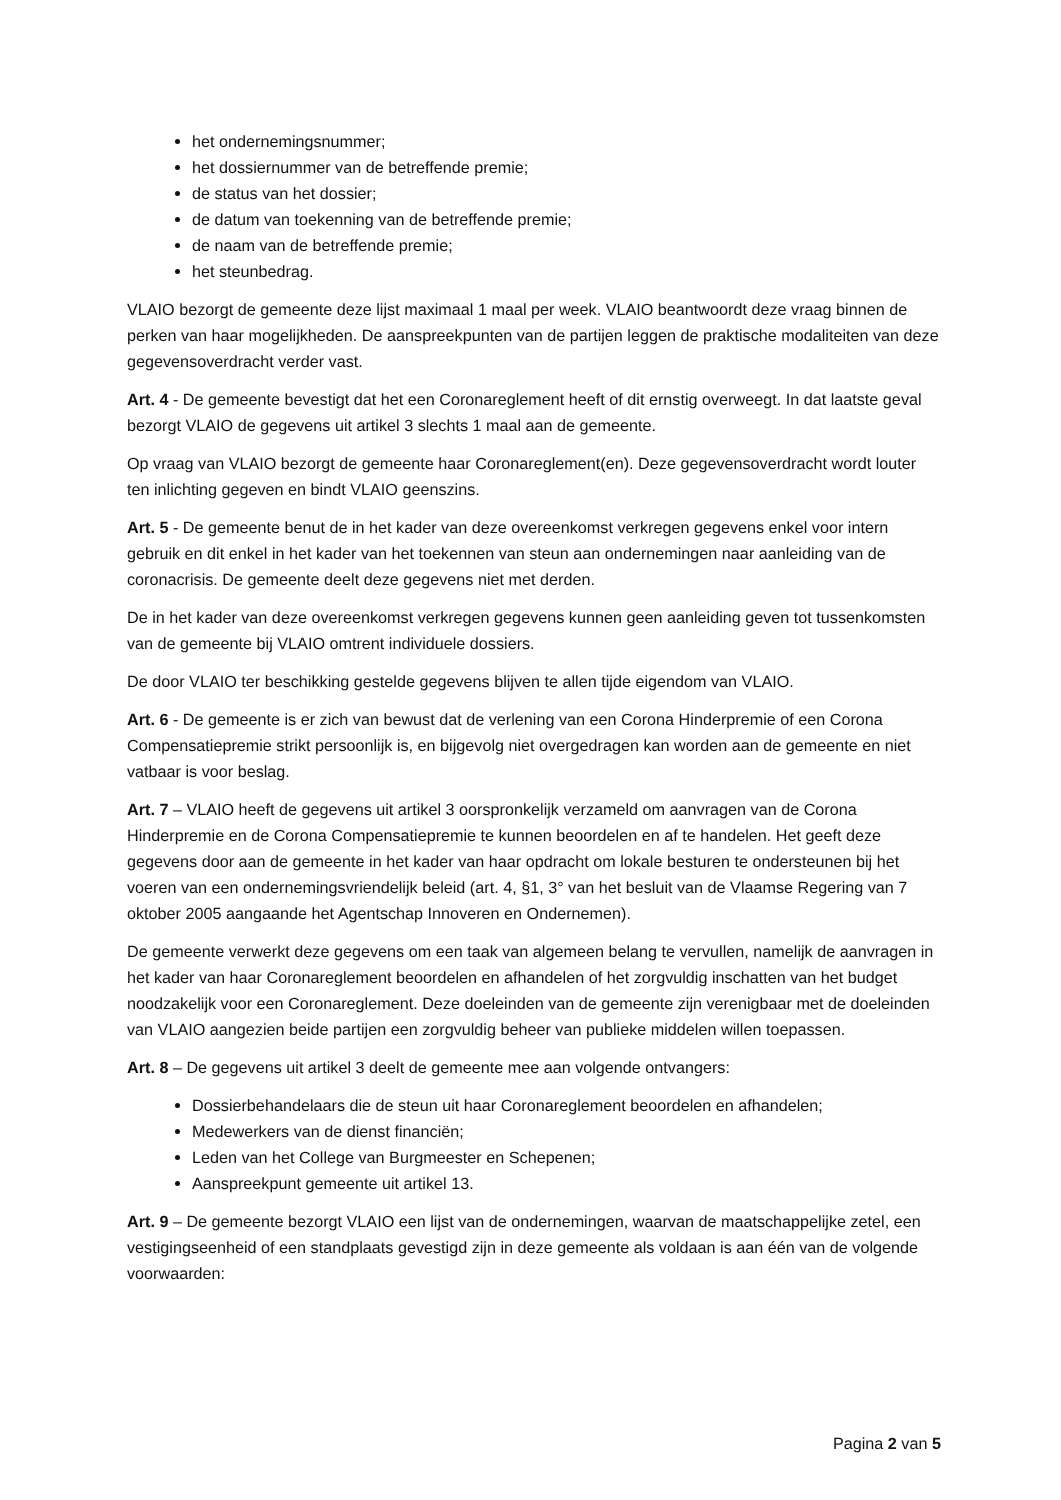het ondernemingsnummer;
het dossiernummer van de betreffende premie;
de status van het dossier;
de datum van toekenning van de betreffende premie;
de naam van de betreffende premie;
het steunbedrag.
VLAIO bezorgt de gemeente deze lijst maximaal 1 maal per week. VLAIO beantwoordt deze vraag binnen de perken van haar mogelijkheden. De aanspreekpunten van de partijen leggen de praktische modaliteiten van deze gegevensoverdracht verder vast.
Art. 4 - De gemeente bevestigt dat het een Coronareglement heeft of dit ernstig overweegt. In dat laatste geval bezorgt VLAIO de gegevens uit artikel 3 slechts 1 maal aan de gemeente.
Op vraag van VLAIO bezorgt de gemeente haar Coronareglement(en). Deze gegevensoverdracht wordt louter ten inlichting gegeven en bindt VLAIO geenszins.
Art. 5 - De gemeente benut de in het kader van deze overeenkomst verkregen gegevens enkel voor intern gebruik en dit enkel in het kader van het toekennen van steun aan ondernemingen naar aanleiding van de coronacrisis. De gemeente deelt deze gegevens niet met derden.
De in het kader van deze overeenkomst verkregen gegevens kunnen geen aanleiding geven tot tussenkomsten van de gemeente bij VLAIO omtrent individuele dossiers.
De door VLAIO ter beschikking gestelde gegevens blijven te allen tijde eigendom van VLAIO.
Art. 6 - De gemeente is er zich van bewust dat de verlening van een Corona Hinderpremie of een Corona Compensatiepremie strikt persoonlijk is, en bijgevolg niet overgedragen kan worden aan de gemeente en niet vatbaar is voor beslag.
Art. 7 – VLAIO heeft de gegevens uit artikel 3 oorspronkelijk verzameld om aanvragen van de Corona Hinderpremie en de Corona Compensatiepremie te kunnen beoordelen en af te handelen. Het geeft deze gegevens door aan de gemeente in het kader van haar opdracht om lokale besturen te ondersteunen bij het voeren van een ondernemingsvriendelijk beleid (art. 4, §1, 3° van het besluit van de Vlaamse Regering van 7 oktober 2005 aangaande het Agentschap Innoveren en Ondernemen).
De gemeente verwerkt deze gegevens om een taak van algemeen belang te vervullen, namelijk de aanvragen in het kader van haar Coronareglement beoordelen en afhandelen of het zorgvuldig inschatten van het budget noodzakelijk voor een Coronareglement. Deze doeleinden van de gemeente zijn verenigbaar met de doeleinden van VLAIO aangezien beide partijen een zorgvuldig beheer van publieke middelen willen toepassen.
Art. 8 – De gegevens uit artikel 3 deelt de gemeente mee aan volgende ontvangers:
Dossierbehandelaars die de steun uit haar Coronareglement beoordelen en afhandelen;
Medewerkers van de dienst financiën;
Leden van het College van Burgmeester en Schepenen;
Aanspreekpunt gemeente uit artikel 13.
Art. 9 – De gemeente bezorgt VLAIO een lijst van de ondernemingen, waarvan de maatschappelijke zetel, een vestigingseenheid of een standplaats gevestigd zijn in deze gemeente als voldaan is aan één van de volgende voorwaarden:
Pagina 2 van 5